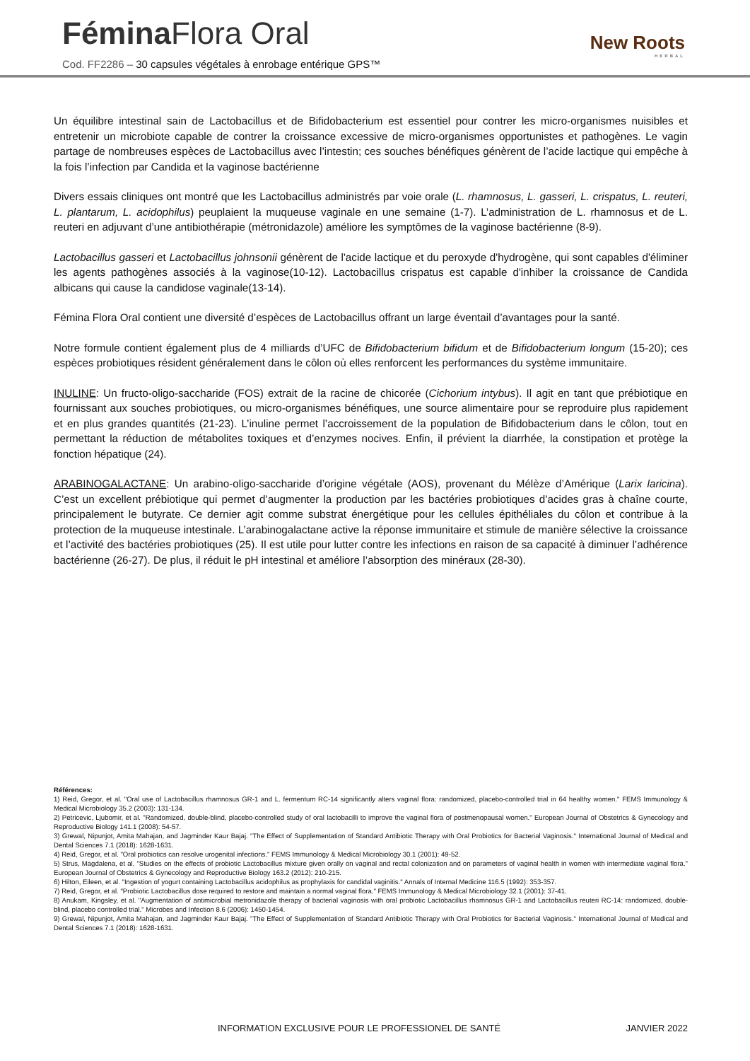Fémina Flora Oral
Cod. FF2286 – 30 capsules végétales à enrobage entérique GPS™
New Roots
HERBAL
Un équilibre intestinal sain de Lactobacillus et de Bifidobacterium est essentiel pour contrer les micro-organismes nuisibles et entretenir un microbiote capable de contrer la croissance excessive de micro-organismes opportunistes et pathogènes. Le vagin partage de nombreuses espèces de Lactobacillus avec l’intestin; ces souches bénéfiques génèrent de l’acide lactique qui empêche à la fois l’infection par Candida et la vaginose bactérienne
Divers essais cliniques ont montré que les Lactobacillus administrés par voie orale (L. rhamnosus, L. gasseri, L. crispatus, L. reuteri, L. plantarum, L. acidophilus) peuplaient la muqueuse vaginale en une semaine (1-7). L’administration de L. rhamnosus et de L. reuteri en adjuvant d’une antibiothérapie (métronidazole) améliore les symptômes de la vaginose bactérienne (8-9).
Lactobacillus gasseri et Lactobacillus johnsonii génèrent de l'acide lactique et du peroxyde d'hydrogène, qui sont capables d'éliminer les agents pathogènes associés à la vaginose(10-12). Lactobacillus crispatus est capable d'inhiber la croissance de Candida albicans qui cause la candidose vaginale(13-14).
Fémina Flora Oral contient une diversité d’espèces de Lactobacillus offrant un large éventail d’avantages pour la santé.
Notre formule contient également plus de 4 milliards d’UFC de Bifidobacterium bifidum et de Bifidobacterium longum (15-20); ces espèces probiotiques résident généralement dans le côlon où elles renforcent les performances du système immunitaire.
INULINE: Un fructo-oligo-saccharide (FOS) extrait de la racine de chicorée (Cichorium intybus). Il agit en tant que prébiotique en fournissant aux souches probiotiques, ou micro-organismes bénéfiques, une source alimentaire pour se reproduire plus rapidement et en plus grandes quantités (21-23). L’inuline permet l’accroissement de la population de Bifidobacterium dans le côlon, tout en permettant la réduction de métabolites toxiques et d’enzymes nocives. Enfin, il prévient la diarrhée, la constipation et protège la fonction hépatique (24).
ARABINOGALACTANE: Un arabino-oligo-saccharide d’origine végétale (AOS), provenant du Mélèze d’Amérique (Larix laricina). C’est un excellent prébiotique qui permet d’augmenter la production par les bactéries probiotiques d’acides gras à chaîne courte, principalement le butyrate. Ce dernier agit comme substrat énergétique pour les cellules épithéliales du côlon et contribue à la protection de la muqueuse intestinale. L’arabinogalactane active la réponse immunitaire et stimule de manière sélective la croissance et l’activité des bactéries probiotiques (25). Il est utile pour lutter contre les infections en raison de sa capacité à diminuer l’adhérence bactérienne (26-27). De plus, il réduit le pH intestinal et améliore l’absorption des minéraux (28-30).
Références:
1) Reid, Gregor, et al. "Oral use of Lactobacillus rhamnosus GR-1 and L. fermentum RC-14 significantly alters vaginal flora: randomized, placebo-controlled trial in 64 healthy women." FEMS Immunology & Medical Microbiology 35.2 (2003): 131-134.
2) Petricevic, Ljubomir, et al. "Randomized, double-blind, placebo-controlled study of oral lactobacilli to improve the vaginal flora of postmenopausal women." European Journal of Obstetrics & Gynecology and Reproductive Biology 141.1 (2008): 54-57.
3) Grewal, Nipunjot, Amita Mahajan, and Jagminder Kaur Bajaj. "The Effect of Supplementation of Standard Antibiotic Therapy with Oral Probiotics for Bacterial Vaginosis." International Journal of Medical and Dental Sciences 7.1 (2018): 1628-1631.
4) Reid, Gregor, et al. "Oral probiotics can resolve urogenital infections." FEMS Immunology & Medical Microbiology 30.1 (2001): 49-52.
5) Strus, Magdalena, et al. "Studies on the effects of probiotic Lactobacillus mixture given orally on vaginal and rectal colonization and on parameters of vaginal health in women with intermediate vaginal flora." European Journal of Obstetrics & Gynecology and Reproductive Biology 163.2 (2012): 210-215.
6) Hilton, Eileen, et al. "Ingestion of yogurt containing Lactobacillus acidophilus as prophylaxis for candidal vaginitis." Annals of Internal Medicine 116.5 (1992): 353-357.
7) Reid, Gregor, et al. "Probiotic Lactobacillus dose required to restore and maintain a normal vaginal flora." FEMS Immunology & Medical Microbiology 32.1 (2001): 37-41.
8) Anukam, Kingsley, et al. "Augmentation of antimicrobial metronidazole therapy of bacterial vaginosis with oral probiotic Lactobacillus rhamnosus GR-1 and Lactobacillus reuteri RC-14: randomized, double-blind, placebo controlled trial." Microbes and Infection 8.6 (2006): 1450-1454.
9) Grewal, Nipunjot, Amita Mahajan, and Jagminder Kaur Bajaj. "The Effect of Supplementation of Standard Antibiotic Therapy with Oral Probiotics for Bacterial Vaginosis." International Journal of Medical and Dental Sciences 7.1 (2018): 1628-1631.
INFORMATION EXCLUSIVE POUR LE PROFESSIONEL DE SANTÉ JANVIER 2022